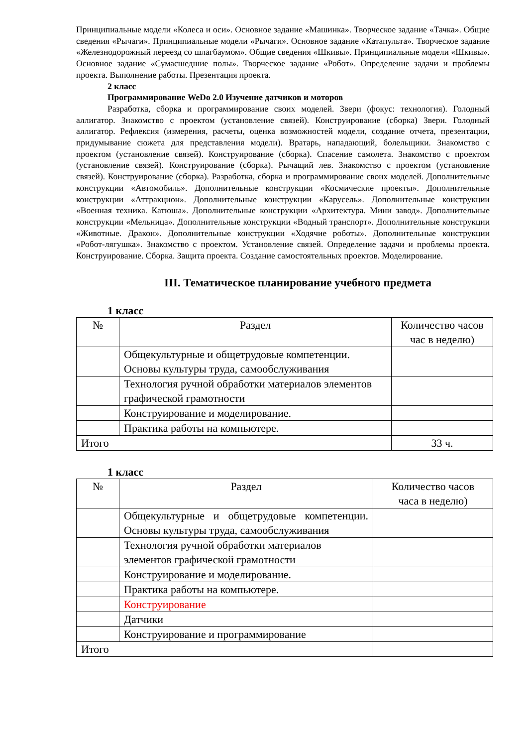Принципиальные модели «Колеса и оси». Основное задание «Машинка». Творческое задание «Тачка». Общие сведения «Рычаги». Принципиальные модели «Рычаги». Основное задание «Катапульта». Творческое задание «Железнодорожный переезд со шлагбаумом». Общие сведения «Шкивы». Принципиальные модели «Шкивы». Основное задание «Сумасшедшие полы». Творческое задание «Робот». Определение задачи и проблемы проекта. Выполнение работы. Презентация проекта.
2 класс
Программирование WeDo 2.0 Изучение датчиков и моторов
Разработка, сборка и программирование своих моделей. Звери (фокус: технология). Голодный аллигатор. Знакомство с проектом (установление связей). Конструирование (сборка) Звери. Голодный аллигатор. Рефлексия (измерения, расчеты, оценка возможностей модели, создание отчета, презентации, придумывание сюжета для представления модели). Вратарь, нападающий, болельщики. Знакомство с проектом (установление связей). Конструирование (сборка). Спасение самолета. Знакомство с проектом (установление связей). Конструирование (сборка). Рычащий лев. Знакомство с проектом (установление связей). Конструирование (сборка). Разработка, сборка и программирование своих моделей. Дополнительные конструкции «Автомобиль». Дополнительные конструкции «Космические проекты». Дополнительные конструкции «Аттракцион». Дополнительные конструкции «Карусель». Дополнительные конструкции «Военная техника. Катюша». Дополнительные конструкции «Архитектура. Мини завод». Дополнительные конструкции «Мельница». Дополнительные конструкции «Водный транспорт». Дополнительные конструкции «Животные. Дракон». Дополнительные конструкции «Ходячие роботы». Дополнительные конструкции «Робот-лягушка». Знакомство с проектом. Установление связей. Определение задачи и проблемы проекта. Конструирование. Сборка. Защита проекта. Создание самостоятельных проектов. Моделирование.
III. Тематическое планирование учебного предмета
1 класс
| № | Раздел | Количество часов час в неделю) |
| | Общекультурные и общетрудовые компетенции. Основы культуры труда, самообслуживания | |
| | Технология ручной обработки материалов элементов графической грамотности | |
| | Конструирование и моделирование. | |
| | Практика работы на компьютере. | |
| Итого | | 33 ч. |
1 класс
| № | Раздел | Количество часов часа в неделю) |
| | Общекультурные и общетрудовые компетенции. Основы культуры труда, самообслуживания | |
| | Технология ручной обработки материалов элементов графической грамотности | |
| | Конструирование и моделирование. | |
| | Практика работы на компьютере. | |
| | Конструирование | |
| | Датчики | |
| | Конструирование и программирование | |
| Итого | | |